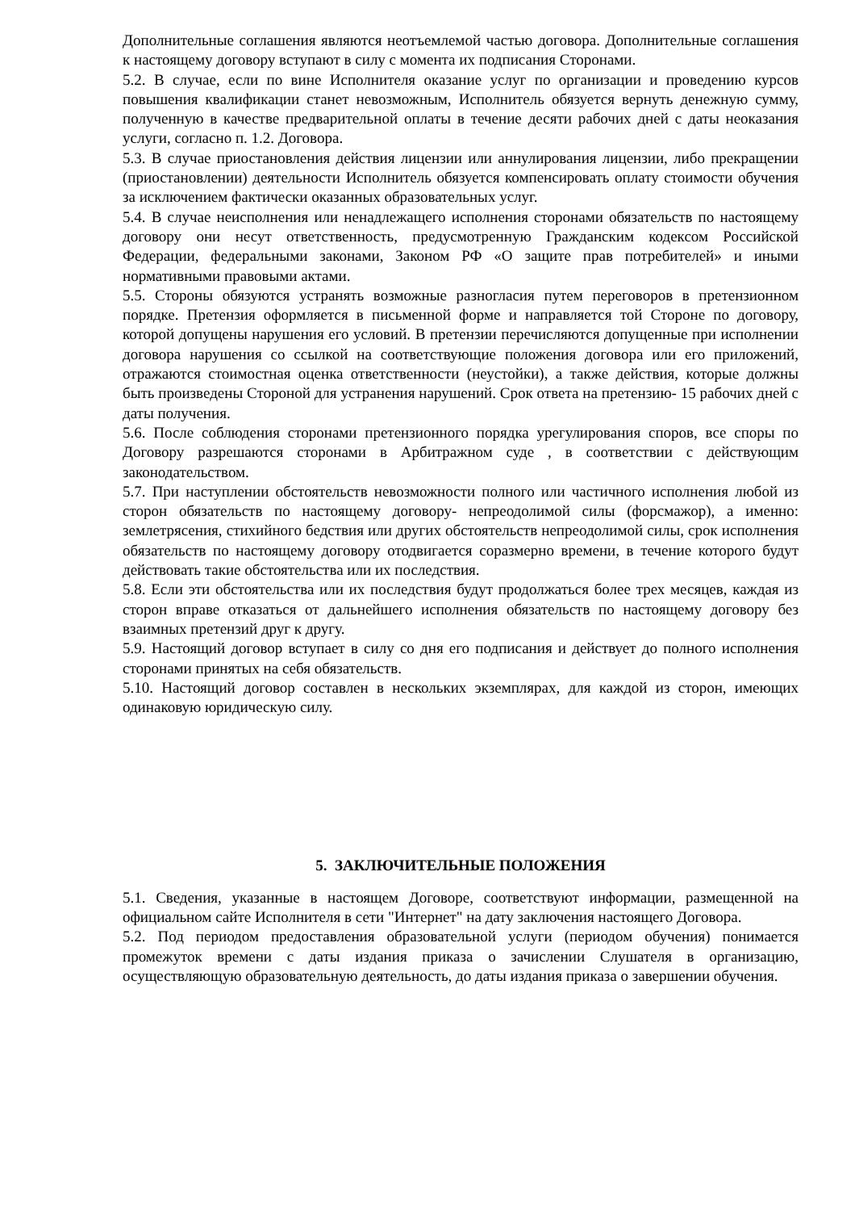Дополнительные соглашения являются неотъемлемой частью договора. Дополнительные соглашения к настоящему договору вступают в силу с момента их подписания Сторонами.
5.2. В случае, если по вине Исполнителя оказание услуг по организации и проведению курсов повышения квалификации станет невозможным, Исполнитель обязуется вернуть денежную сумму, полученную в качестве предварительной оплаты в течение десяти рабочих дней с даты неоказания услуги, согласно п. 1.2. Договора.
5.3. В случае приостановления действия лицензии или аннулирования лицензии, либо прекращении (приостановлении) деятельности Исполнитель обязуется компенсировать оплату стоимости обучения за исключением фактически оказанных образовательных услуг.
5.4. В случае неисполнения или ненадлежащего исполнения сторонами обязательств по настоящему договору они несут ответственность, предусмотренную Гражданским кодексом Российской Федерации, федеральными законами, Законом РФ «О защите прав потребителей» и иными нормативными правовыми актами.
5.5. Стороны обязуются устранять возможные разногласия путем переговоров в претензионном порядке. Претензия оформляется в письменной форме и направляется той Стороне по договору, которой допущены нарушения его условий. В претензии перечисляются допущенные при исполнении договора нарушения со ссылкой на соответствующие положения договора или его приложений, отражаются стоимостная оценка ответственности (неустойки), а также действия, которые должны быть произведены Стороной для устранения нарушений. Срок ответа на претензию- 15 рабочих дней с даты получения.
5.6. После соблюдения сторонами претензионного порядка урегулирования споров, все споры по Договору разрешаются сторонами в Арбитражном суде , в соответствии с действующим законодательством.
5.7. При наступлении обстоятельств невозможности полного или частичного исполнения любой из сторон обязательств по настоящему договору- непреодолимой силы (форсмажор), а именно: землетрясения, стихийного бедствия или других обстоятельств непреодолимой силы, срок исполнения обязательств по настоящему договору отодвигается соразмерно времени, в течение которого будут действовать такие обстоятельства или их последствия.
5.8. Если эти обстоятельства или их последствия будут продолжаться более трех месяцев, каждая из сторон вправе отказаться от дальнейшего исполнения обязательств по настоящему договору без взаимных претензий друг к другу.
5.9. Настоящий договор вступает в силу со дня его подписания и действует до полного исполнения сторонами принятых на себя обязательств.
5.10. Настоящий договор составлен в нескольких экземплярах, для каждой из сторон, имеющих одинаковую юридическую силу.
5. ЗАКЛЮЧИТЕЛЬНЫЕ ПОЛОЖЕНИЯ
5.1. Сведения, указанные в настоящем Договоре, соответствуют информации, размещенной на официальном сайте Исполнителя в сети "Интернет" на дату заключения настоящего Договора.
5.2. Под периодом предоставления образовательной услуги (периодом обучения) понимается промежуток времени с даты издания приказа о зачислении Слушателя в организацию, осуществляющую образовательную деятельность, до даты издания приказа о завершении обучения.